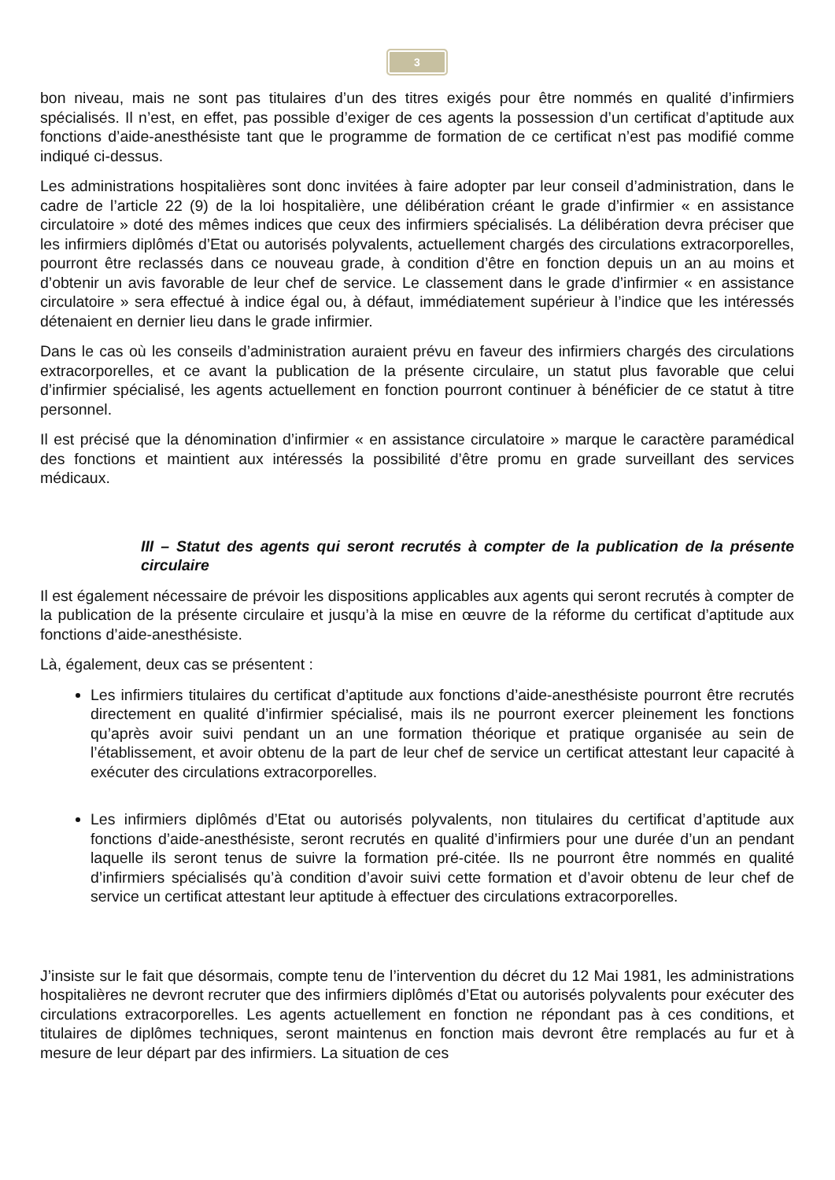3
bon niveau, mais ne sont pas titulaires d’un des titres exigés pour être nommés en qualité d’infirmiers spécialisés. Il n’est, en effet, pas possible d’exiger de ces agents la possession d’un certificat d’aptitude aux fonctions d’aide-anesthésiste tant que le programme de formation de ce certificat n’est pas modifié comme indiqué ci-dessus.
Les administrations hospitalières sont donc invitées à faire adopter par leur conseil d’administration, dans le cadre de l’article 22 (9) de la loi hospitalière, une délibération créant le grade d’infirmier « en assistance circulatoire » doté des mêmes indices que ceux des infirmiers spécialisés. La délibération devra préciser que les infirmiers diplômés d’Etat ou autorisés polyvalents, actuellement chargés des circulations extracorporelles, pourront être reclassés dans ce nouveau grade, à condition d’être en fonction depuis un an au moins et d’obtenir un avis favorable de leur chef de service. Le classement dans le grade d’infirmier « en assistance circulatoire » sera effectué à indice égal ou, à défaut, immédiatement supérieur à l’indice que les intéressés détenaient en dernier lieu dans le grade infirmier.
Dans le cas où les conseils d’administration auraient prévu en faveur des infirmiers chargés des circulations extracorporelles, et ce avant la publication de la présente circulaire, un statut plus favorable que celui d’infirmier spécialisé, les agents actuellement en fonction pourront continuer à bénéficier de ce statut à titre personnel.
Il est précisé que la dénomination d’infirmier « en assistance circulatoire » marque le caractère paramédical des fonctions et maintient aux intéressés la possibilité d’être promu en grade surveillant des services médicaux.
III – Statut des agents qui seront recrutés à compter de la publication de la présente circulaire
Il est également nécessaire de prévoir les dispositions applicables aux agents qui seront recrutés à compter de la publication de la présente circulaire et jusqu’à la mise en œuvre de la réforme du certificat d’aptitude aux fonctions d’aide-anesthésiste.
Là, également, deux cas se présentent :
Les infirmiers titulaires du certificat d’aptitude aux fonctions d’aide-anesthésiste pourront être recrutés directement en qualité d’infirmier spécialisé, mais ils ne pourront exercer pleinement les fonctions qu’après avoir suivi pendant un an une formation théorique et pratique organisée au sein de l’établissement, et avoir obtenu de la part de leur chef de service un certificat attestant leur capacité à exécuter des circulations extracorporelles.
Les infirmiers diplômés d’Etat ou autorisés polyvalents, non titulaires du certificat d’aptitude aux fonctions d’aide-anesthésiste, seront recrutés en qualité d’infirmiers pour une durée d’un an pendant laquelle ils seront tenus de suivre la formation pré-citée. Ils ne pourront être nommés en qualité d’infirmiers spécialisés qu’à condition d’avoir suivi cette formation et d’avoir obtenu de leur chef de service un certificat attestant leur aptitude à effectuer des circulations extracorporelles.
J’insiste sur le fait que désormais, compte tenu de l’intervention du décret du 12 Mai 1981, les administrations hospitalières ne devront recruter que des infirmiers diplômés d’Etat ou autorisés polyvalents pour exécuter des circulations extracorporelles. Les agents actuellement en fonction ne répondant pas à ces conditions, et titulaires de diplômes techniques, seront maintenus en fonction mais devront être remplacés au fur et à mesure de leur départ par des infirmiers. La situation de ces